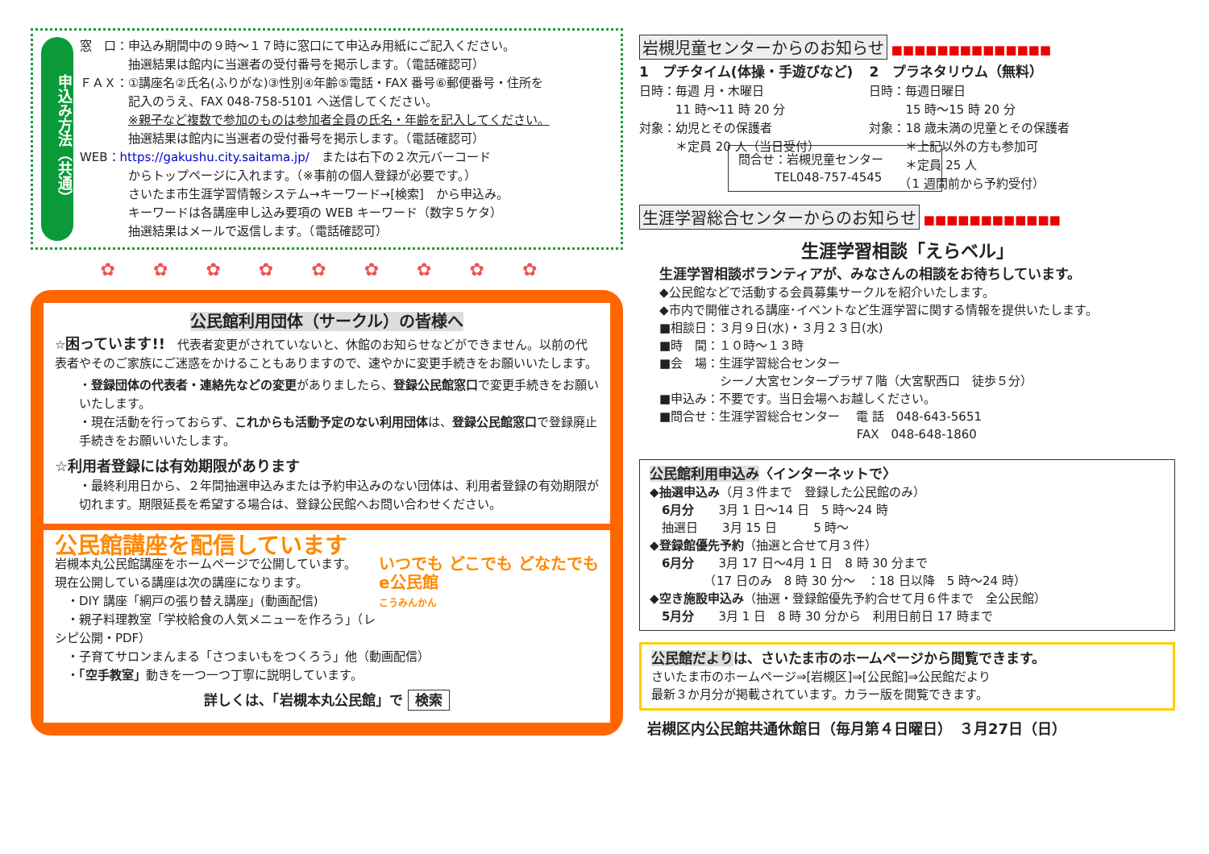申込み方法（共通）
窓　口：申込み期間中の９時～１７時に窓口にて申込み用紙にご記入ください。
　　　　抽選結果は館内に当選者の受付番号を掲示します。（電話確認可）
ＦＡＸ：①講座名②氏名(ふりがな)③性別④年齢⑤電話・FAX 番号⑥郵便番号・住所を
　　　　記入のうえ、FAX 048-758-5101 へ送信してください。
　　　　※親子など複数で参加のものは参加者全員の氏名・年齢を記入してください。
　　　　抽選結果は館内に当選者の受付番号を掲示します。（電話確認可）
WEB：https://gakushu.city.saitama.jp/　または右下の２次元バーコード
　　　　からトップページに入れます。（※事前の個人登録が必要です。）
　　　　さいたま市生涯学習情報システム→キーワード→[検索]　から申込み。
　　　　キーワードは各講座申し込み要項の WEB キーワード（数字５ケタ）
　　　　抽選結果はメールで返信します。（電話確認可）
✿ ✿ ✿ ✿ ✿ ✿ ✿ ✿ ✿
公民館利用団体（サークル）の皆様へ
☆困っています!!　代表者変更がされていないと、休館のお知らせなどができません。以前の代表者やそのご家族にご迷惑をかけることもありますので、速やかに変更手続きをお願いいたします。
・登録団体の代表者・連絡先などの変更がありましたら、登録公民館窓口で変更手続きをお願いいたします。
・現在活動を行っておらず、これからも活動予定のない利用団体は、登録公民館窓口で登録廃止手続きをお願いいたします。
☆利用者登録には有効期限があります
・最終利用日から、２年間抽選申込みまたは予約申込みのない団体は、利用者登録の有効期限が切れます。期限延長を希望する場合は、登録公民館へお問い合わせください。
公民館講座を配信しています
いつでも どこでも どなたでも
e公民館
こうみんかん
岩槻本丸公民館講座をホームページで公開しています。
現在公開している講座は次の講座になります。
　・DIY 講座「網戸の張り替え講座」(動画配信)
　・親子料理教室「学校給食の人気メニューを作ろう」（レシピ公開・PDF）
　・子育てサロンまんまる「さつまいもをつくろう」他（動画配信）
　・「空手教室」動きを一つ一つ丁寧に説明しています。
詳しくは、「岩槻本丸公民館」で 検索
岩槻児童センターからのお知らせ ■■■■■■■■■■■■■■
1　プチタイム(体操・手遊びなど)
日時：毎週 月・木曜日
　　　11 時～11 時 20 分
対象：幼児とその保護者
　　　＊定員 20 人（当日受付）
2　プラネタリウム（無料）
日時：毎週日曜日
　　　15 時～15 時 20 分
対象：18 歳未満の児童とその保護者
　　　＊上記以外の方も参加可
　　　＊定員 25 人
　　　（1 週間前から予約受付）
問合せ：岩槻児童センター
　　　TEL048-757-4545
生涯学習総合センターからのお知らせ ■■■■■■■■■■■■
生涯学習相談「えらベル」
生涯学習相談ボランティアが、みなさんの相談をお待ちしています。
◆公民館などで活動する会員募集サークルを紹介いたします。
◆市内で開催される講座･イベントなど生涯学習に関する情報を提供いたします。
■相談日：３月９日(水)・３月２３日(水)
■時　間：１０時～１３時
■会　場：生涯学習総合センター
　　　　　シーノ大宮センタープラザ７階（大宮駅西口　徒歩５分）
■申込み：不要です。当日会場へお越しください。
■問合せ：生涯学習総合センター　 電 話　048-643-5651
　　　　　　　　　　　　　　　　 FAX　048-648-1860
公民館利用申込み〈インターネットで〉
◆抽選申込み（月３件まで　登録した公民館のみ）
　6月分　　3月 1 日～14 日　5 時～24 時
　抽選日　　3月 15 日　　　5 時～
◆登録館優先予約（抽選と合せて月３件）
　6月分　　3月 17 日～4月 1 日　8 時 30 分まで
　　　　　（17 日のみ　8 時 30 分～　：18 日以降　5 時～24 時）
◆空き施設申込み（抽選・登録館優先予約合せて月６件まで　全公民館）
　5月分　　3月 1 日　8 時 30 分から　利用日前日 17 時まで
公民館だよりは、さいたま市のホームページから閲覧できます。
さいたま市のホームページ⇒[岩槻区]⇒[公民館]⇒公民館だより
最新３か月分が掲載されています。カラー版を閲覧できます。
岩槻区内公民館共通休館日（毎月第４日曜日）　３月27日（日）